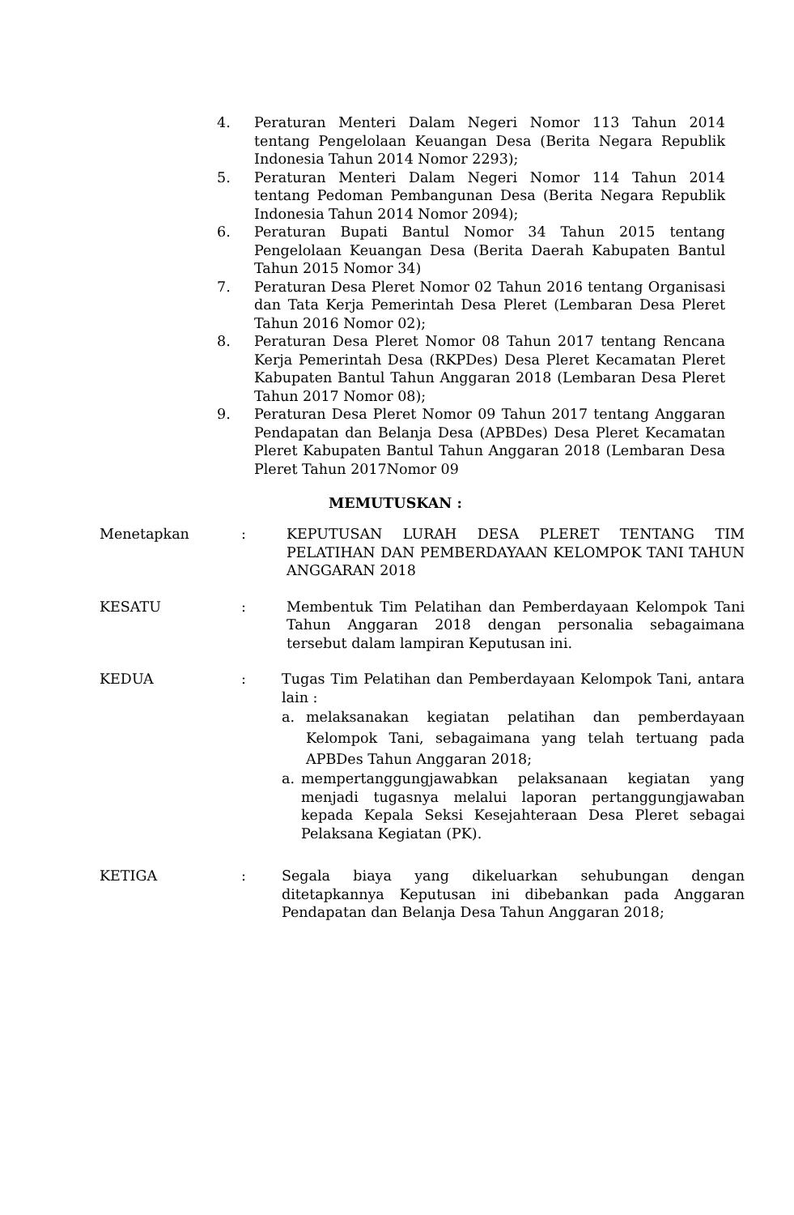4. Peraturan Menteri Dalam Negeri Nomor 113 Tahun 2014 tentang Pengelolaan Keuangan Desa (Berita Negara Republik Indonesia Tahun 2014 Nomor 2293);
5. Peraturan Menteri Dalam Negeri Nomor 114 Tahun 2014 tentang Pedoman Pembangunan Desa (Berita Negara Republik Indonesia Tahun 2014 Nomor 2094);
6. Peraturan Bupati Bantul Nomor 34 Tahun 2015 tentang Pengelolaan Keuangan Desa (Berita Daerah Kabupaten Bantul Tahun 2015 Nomor 34)
7. Peraturan Desa Pleret Nomor 02 Tahun 2016 tentang Organisasi dan Tata Kerja Pemerintah Desa Pleret (Lembaran Desa Pleret Tahun 2016 Nomor 02);
8. Peraturan Desa Pleret Nomor 08 Tahun 2017 tentang Rencana Kerja Pemerintah Desa (RKPDes) Desa Pleret Kecamatan Pleret Kabupaten Bantul Tahun Anggaran 2018 (Lembaran Desa Pleret Tahun 2017 Nomor 08);
9. Peraturan Desa Pleret Nomor 09 Tahun 2017 tentang Anggaran Pendapatan dan Belanja Desa (APBDes) Desa Pleret Kecamatan Pleret Kabupaten Bantul Tahun Anggaran 2018 (Lembaran Desa Pleret Tahun 2017Nomor 09
MEMUTUSKAN :
Menetapkan : KEPUTUSAN LURAH DESA PLERET TENTANG TIM PELATIHAN DAN PEMBERDAYAAN KELOMPOK TANI TAHUN ANGGARAN 2018
KESATU : Membentuk Tim Pelatihan dan Pemberdayaan Kelompok Tani Tahun Anggaran 2018 dengan personalia sebagaimana tersebut dalam lampiran Keputusan ini.
KEDUA : Tugas Tim Pelatihan dan Pemberdayaan Kelompok Tani, antara lain :
a. melaksanakan kegiatan pelatihan dan pemberdayaan Kelompok Tani, sebagaimana yang telah tertuang pada APBDes Tahun Anggaran 2018;
a. mempertanggungjawabkan pelaksanaan kegiatan yang menjadi tugasnya melalui laporan pertanggungjawaban kepada Kepala Seksi Kesejahteraan Desa Pleret sebagai Pelaksana Kegiatan (PK).
KETIGA : Segala biaya yang dikeluarkan sehubungan dengan ditetapkannya Keputusan ini dibebankan pada Anggaran Pendapatan dan Belanja Desa Tahun Anggaran 2018;